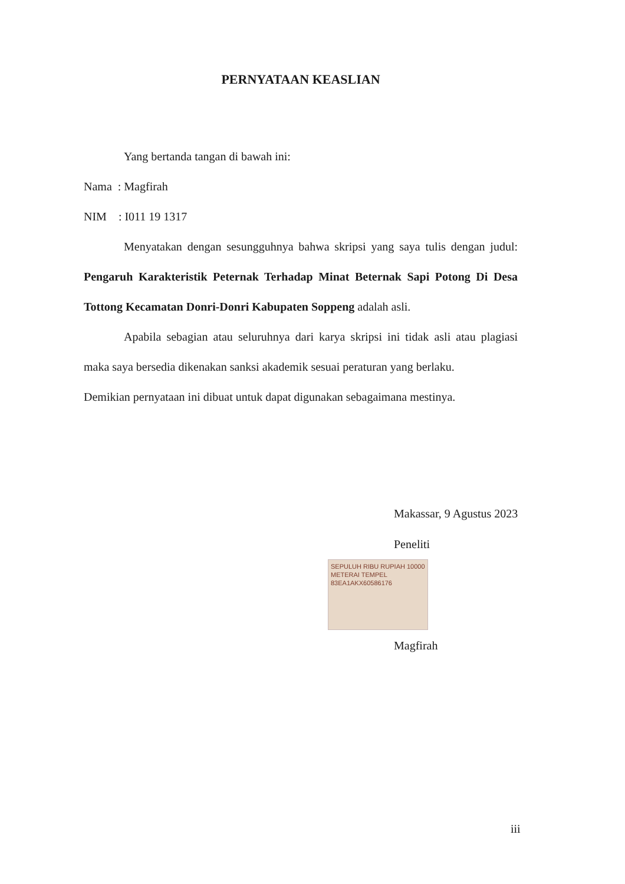PERNYATAAN KEASLIAN
Yang bertanda tangan di bawah ini:
Nama : Magfirah
NIM : I011 19 1317
Menyatakan dengan sesungguhnya bahwa skripsi yang saya tulis dengan judul: Pengaruh Karakteristik Peternak Terhadap Minat Beternak Sapi Potong Di Desa Tottong Kecamatan Donri-Donri Kabupaten Soppeng adalah asli.
Apabila sebagian atau seluruhnya dari karya skripsi ini tidak asli atau plagiasi maka saya bersedia dikenakan sanksi akademik sesuai peraturan yang berlaku.
Demikian pernyataan ini dibuat untuk dapat digunakan sebagaimana mestinya.
Makassar, 9 Agustus 2023
Peneliti
SEPULUH RIBU RUPIAH 10000
METERAI TEMPEL
83EA1AKX60586176
Magfirah
iii